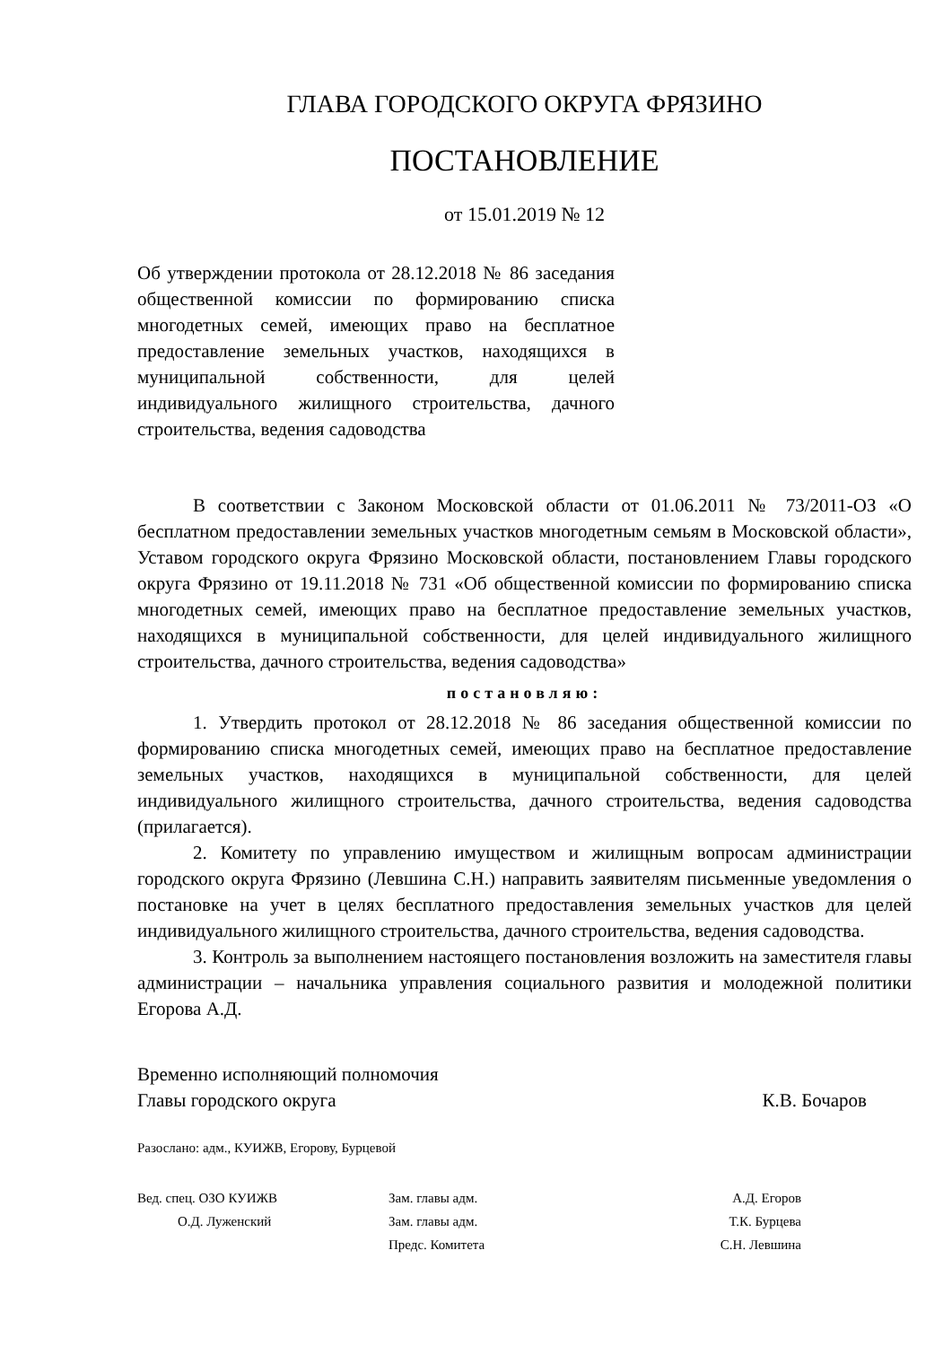ГЛАВА ГОРОДСКОГО ОКРУГА ФРЯЗИНО
ПОСТАНОВЛЕНИЕ
от 15.01.2019 № 12
Об утверждении протокола от 28.12.2018 № 86 заседания общественной комиссии по формированию списка многодетных семей, имеющих право на бесплатное предоставление земельных участков, находящихся в муниципальной собственности, для целей индивидуального жилищного строительства, дачного строительства, ведения садоводства
В соответствии с Законом Московской области от 01.06.2011 № 73/2011-ОЗ «О бесплатном предоставлении земельных участков многодетным семьям в Московской области», Уставом городского округа Фрязино Московской области, постановлением Главы городского округа Фрязино от 19.11.2018 № 731 «Об общественной комиссии по формированию списка многодетных семей, имеющих право на бесплатное предоставление земельных участков, находящихся в муниципальной собственности, для целей индивидуального жилищного строительства, дачного строительства, ведения садоводства»
постановляю:
1. Утвердить протокол от 28.12.2018 № 86 заседания общественной комиссии по формированию списка многодетных семей, имеющих право на бесплатное предоставление земельных участков, находящихся в муниципальной собственности, для целей индивидуального жилищного строительства, дачного строительства, ведения садоводства (прилагается).
2. Комитету по управлению имуществом и жилищным вопросам администрации городского округа Фрязино (Левшина С.Н.) направить заявителям письменные уведомления о постановке на учет в целях бесплатного предоставления земельных участков для целей индивидуального жилищного строительства, дачного строительства, ведения садоводства.
3. Контроль за выполнением настоящего постановления возложить на заместителя главы администрации – начальника управления социального развития и молодежной политики Егорова А.Д.
Временно исполняющий полномочия
Главы городского округа
К.В. Бочаров
Разослано: адм., КУИЖВ, Егорову, Бурцевой
Вед. спец. ОЗО КУИЖВ
О.Д. Луженский
Зам. главы адм.
Зам. главы адм.
Предс. Комитета
А.Д. Егоров
Т.К. Бурцева
С.Н. Левшина